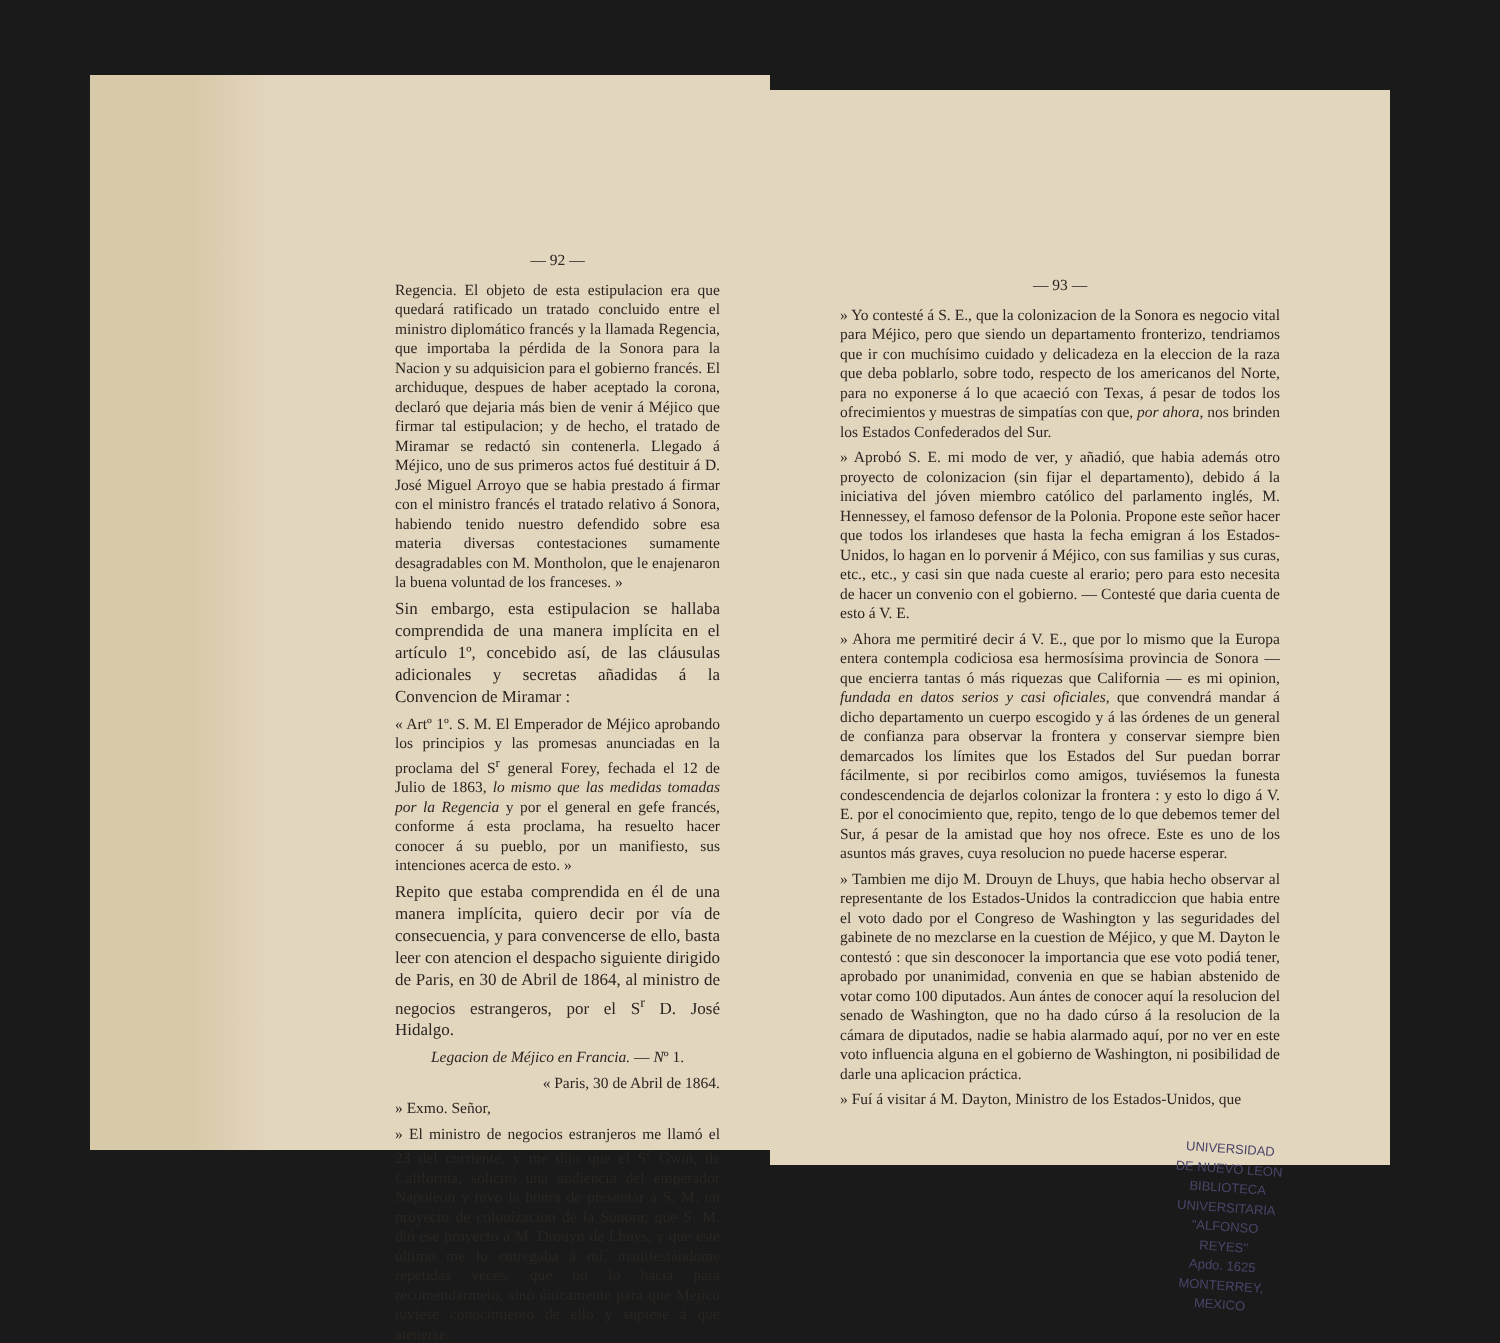— 92 —
Regencia. El objeto de esta estipulacion era que quedará ratificado un tratado concluido entre el ministro diplomático francés y la llamada Regencia, que importaba la pérdida de la Sonora para la Nacion y su adquisicion para el gobierno francés. El archiduque, despues de haber aceptado la corona, declaró que dejaria más bien de venir á Méjico que firmar tal estipulacion; y de hecho, el tratado de Miramar se redactó sin contenerla. Llegado á Méjico, uno de sus primeros actos fué destituir á D. José Miguel Arroyo que se habia prestado á firmar con el ministro francés el tratado relativo á Sonora, habiendo tenido nuestro defendido sobre esa materia diversas contestaciones sumamente desagradables con M. Montholon, que le enajenaron la buena voluntad de los franceses. »
Sin embargo, esta estipulacion se hallaba comprendida de una manera implícita en el artículo 1º, concebido así, de las cláusulas adicionales y secretas añadidas á la Convencion de Miramar :
« Artº 1º. S. M. El Emperador de Méjico aprobando los principios y las promesas anunciadas en la proclama del S<sup>r</sup> general Forey, fechada el 12 de Julio de 1863, lo mismo que las medidas tomadas por la Regencia y por el general en gefe francés, conforme á esta proclama, ha resuelto hacer conocer á su pueblo, por un manifiesto, sus intenciones acerca de esto. »
Repito que estaba comprendida en él de una manera implícita, quiero decir por vía de consecuencia, y para convencerse de ello, basta leer con atencion el despacho siguiente dirigido de Paris, en 30 de Abril de 1864, al ministro de negocios estrangeros, por el S<sup>r</sup> D. José Hidalgo.
Legacion de Méjico en Francia. — Nº 1.
« Paris, 30 de Abril de 1864.
» Exmo. Señor,
» El ministro de negocios estranjeros me llamó el 23 del corriente, y me dijo que el S<sup>r</sup> Gwin, de California, solicitó una audiencia del emperador Napoleon y tuvo la honra de presentar á S. M. un proyecto de colonizacion de la Sonora; que S. M. dió ese proyecto á M. Drouyn de Lhuys, y que este último me lo entregaba á mí, manifestándome repetidas veces, que no lo hacia para recomendarmelo, sino únicamente para que Méjico tuviese conocimiento de ello y supiese á qué atenerse.
— 93 —
» Yo contesté á S. E., que la colonizacion de la Sonora es negocio vital para Méjico, pero que siendo un departamento fronterizo, tendriamos que ir con muchísimo cuidado y delicadeza en la eleccion de la raza que deba poblarlo, sobre todo, respecto de los americanos del Norte, para no exponerse á lo que acaeció con Texas, á pesar de todos los ofrecimientos y muestras de simpatías con que, por ahora, nos brinden los Estados Confederados del Sur.
» Aprobó S. E. mi modo de ver, y añadió, que habia además otro proyecto de colonizacion (sin fijar el departamento), debido á la iniciativa del jóven miembro católico del parlamento inglés, M. Hennessey, el famoso defensor de la Polonia. Propone este señor hacer que todos los irlandeses que hasta la fecha emigran á los Estados-Unidos, lo hagan en lo porvenir á Méjico, con sus familias y sus curas, etc., etc., y casi sin que nada cueste al erario; pero para esto necesita de hacer un convenio con el gobierno. — Contesté que daria cuenta de esto á V. E.
» Ahora me permitiré decir á V. E., que por lo mismo que la Europa entera contempla codiciosa esa hermosísima provincia de Sonora — que encierra tantas ó más riquezas que California — es mi opinion, fundada en datos serios y casi oficiales, que convendrá mandar á dicho departamento un cuerpo escogido y á las órdenes de un general de confianza para observar la frontera y conservar siempre bien demarcados los límites que los Estados del Sur puedan borrar fácilmente, si por recibirlos como amigos, tuviésemos la funesta condescendencia de dejarlos colonizar la frontera : y esto lo digo á V. E. por el conocimiento que, repito, tengo de lo que debemos temer del Sur, á pesar de la amistad que hoy nos ofrece. Este es uno de los asuntos más graves, cuya resolucion no puede hacerse esperar.
» Tambien me dijo M. Drouyn de Lhuys, que habia hecho observar al representante de los Estados-Unidos la contradiccion que habia entre el voto dado por el Congreso de Washington y las seguridades del gabinete de no mezclarse en la cuestion de Méjico, y que M. Dayton le contestó : que sin desconocer la importancia que ese voto podiá tener, aprobado por unanimidad, convenia en que se habian abstenido de votar como 100 diputados. Aun ántes de conocer aquí la resolucion del senado de Washington, que no ha dado cúrso á la resolucion de la cámara de diputados, nadie se habia alarmado aquí, por no ver en este voto influencia alguna en el gobierno de Washington, ni posibilidad de darle una aplicacion práctica.
» Fuí á visitar á M. Dayton, Ministro de los Estados-Unidos, que
UNIVERSIDAD DE NUEVO LEON
BIBLIOTECA UNIVERSITARIA
"ALFONSO REYES"
Apdo. 1625 MONTERREY, MEXICO